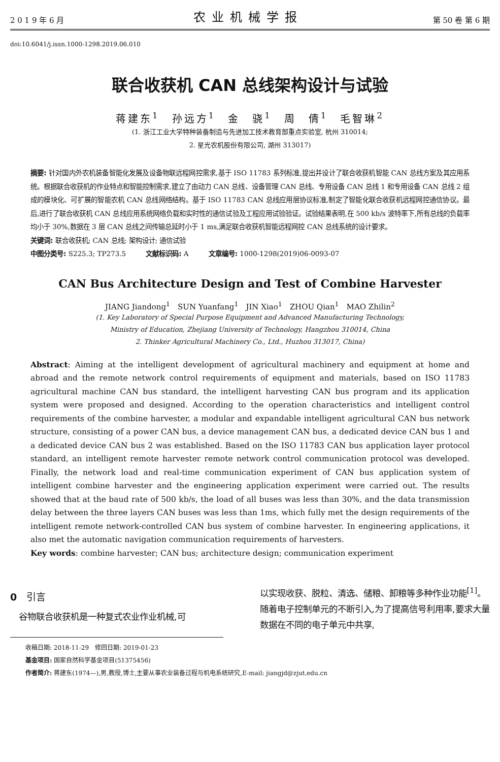2 0 1 9 年 6 月 农业机械学报 第 50 卷 第 6 期
doi:10.6041/j.issn.1000-1298.2019.06.010
联合收获机 CAN 总线架构设计与试验
蒋建东<sup>1</sup>　孙远方<sup>1</sup>　金　骁<sup>1</sup>　周　倩<sup>1</sup>　毛智琳<sup>2</sup>
(1. 浙江工业大学特种装备制造与先进加工技术教育部重点实验室, 杭州 310014;
2. 星光农机股份有限公司, 湖州 313017)
摘要: 针对国内外农机装备智能化发展及设备物联远程网控需求,基于 ISO 11783 系列标准,提出并设计了联合收获机智能 CAN 总线方案及其应用系统。根据联合收获机的作业特点和智能控制需求,建立了由动力 CAN 总线、设备管理 CAN 总线、专用设备 CAN 总线 1 和专用设备 CAN 总线 2 组成的模块化、可扩展的智能农机 CAN 总线网络结构。基于 ISO 11783 CAN 总线应用层协议标准,制定了智能化联合收获机远程网控通信协议。最后,进行了联合收获机 CAN 总线应用系统网络负载和实时性的通信试验及工程应用试验验证。试验结果表明,在 500 kb/s 波特率下,所有总线的负载率均小于 30%,数据在 3 层 CAN 总线之间传输总延时小于 1 ms,满足联合收获机智能远程网控 CAN 总线系统的设计要求。
关键词: 联合收获机; CAN 总线; 架构设计; 通信试验
中图分类号: S225.3; TP273.5　　　文献标识码: A　　　文章编号: 1000-1298(2019)06-0093-07
CAN Bus Architecture Design and Test of Combine Harvester
JIANG Jiandong<sup>1</sup>　SUN Yuanfang<sup>1</sup>　JIN Xiao<sup>1</sup>　ZHOU Qian<sup>1</sup>　MAO Zhilin<sup>2</sup>
(1. Key Laboratory of Special Purpose Equipment and Advanced Manufacturing Technology,
Ministry of Education, Zhejiang University of Technology, Hangzhou 310014, China
2. Thinker Agricultural Machinery Co., Ltd., Huzhou 313017, China)
Abstract: Aiming at the intelligent development of agricultural machinery and equipment at home and abroad and the remote network control requirements of equipment and materials, based on ISO 11783 agricultural machine CAN bus standard, the intelligent harvesting CAN bus program and its application system were proposed and designed. According to the operation characteristics and intelligent control requirements of the combine harvester, a modular and expandable intelligent agricultural CAN bus network structure, consisting of a power CAN bus, a device management CAN bus, a dedicated device CAN bus 1 and a dedicated device CAN bus 2 was established. Based on the ISO 11783 CAN bus application layer protocol standard, an intelligent remote harvester remote network control communication protocol was developed. Finally, the network load and real-time communication experiment of CAN bus application system of intelligent combine harvester and the engineering application experiment were carried out. The results showed that at the baud rate of 500 kb/s, the load of all buses was less than 30%, and the data transmission delay between the three layers CAN buses was less than 1ms, which fully met the design requirements of the intelligent remote network-controlled CAN bus system of combine harvester. In engineering applications, it also met the automatic navigation communication requirements of harvesters.
Key words: combine harvester; CAN bus; architecture design; communication experiment
0　引言
　谷物联合收获机是一种复式农业作业机械,可
以实现收获、脱粒、清选、储粮、卸粮等多种作业功能<sup>[1]</sup>。随着电子控制单元的不断引入,为了提高信号利用率,要求大量数据在不同的电子单元中共享,
收稿日期: 2018-11-29　修回日期: 2019-01-23
基金项目: 国家自然科学基金项目(51375456)
作者简介: 蒋建东(1974—),男,教授,博士,主要从事农业装备过程与机电系统研究,E-mail: jiangjd@zjut.edu.cn